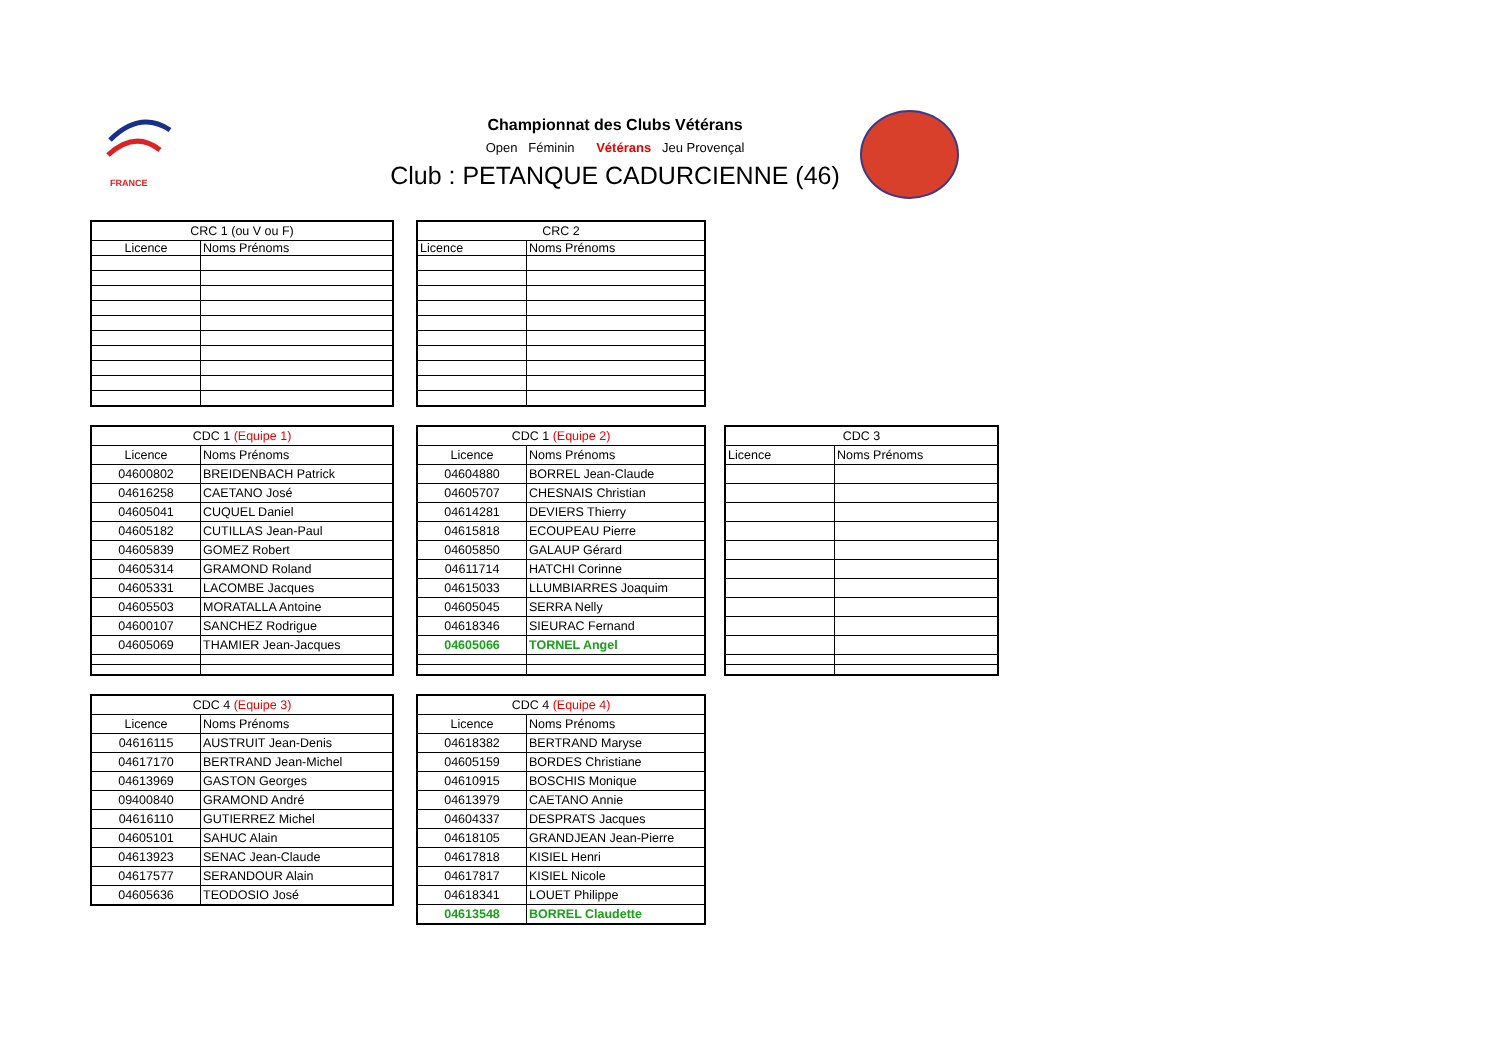FRANCE
Championnat des Clubs Vétérans
Open Féminin Vétérans Jeu Provençal
Club : PETANQUE CADURCIENNE (46)
| CRC 1 (ou V ou F) | |
| --- | --- |
| Licence | Noms Prénoms |
| CRC 2 | |
| --- | --- |
| Licence | Noms Prénoms |
| CDC 1 (Equipe 1) | |
| --- | --- |
| Licence | Noms Prénoms |
| 04600802 | BREIDENBACH Patrick |
| 04616258 | CAETANO José |
| 04605041 | CUQUEL Daniel |
| 04605182 | CUTILLAS Jean-Paul |
| 04605839 | GOMEZ Robert |
| 04605314 | GRAMOND Roland |
| 04605331 | LACOMBE Jacques |
| 04605503 | MORATALLA Antoine |
| 04600107 | SANCHEZ Rodrigue |
| 04605069 | THAMIER Jean-Jacques |
| CDC 1 (Equipe 2) | |
| --- | --- |
| Licence | Noms Prénoms |
| 04604880 | BORREL Jean-Claude |
| 04605707 | CHESNAIS Christian |
| 04614281 | DEVIERS Thierry |
| 04615818 | ECOUPEAU Pierre |
| 04605850 | GALAUP Gérard |
| 04611714 | HATCHI Corinne |
| 04615033 | LLUMBIARRES Joaquim |
| 04605045 | SERRA Nelly |
| 04618346 | SIEURAC Fernand |
| 04605066 | TORNEL Angel |
| CDC 3 | |
| --- | --- |
| Licence | Noms Prénoms |
| CDC 4 (Equipe 3) | |
| --- | --- |
| Licence | Noms Prénoms |
| 04616115 | AUSTRUIT Jean-Denis |
| 04617170 | BERTRAND Jean-Michel |
| 04613969 | GASTON Georges |
| 09400840 | GRAMOND André |
| 04616110 | GUTIERREZ Michel |
| 04605101 | SAHUC Alain |
| 04613923 | SENAC Jean-Claude |
| 04617577 | SERANDOUR Alain |
| 04605636 | TEODOSIO José |
| CDC 4 (Equipe 4) | |
| --- | --- |
| Licence | Noms Prénoms |
| 04618382 | BERTRAND Maryse |
| 04605159 | BORDES Christiane |
| 04610915 | BOSCHIS Monique |
| 04613979 | CAETANO Annie |
| 04604337 | DESPRATS Jacques |
| 04618105 | GRANDJEAN Jean-Pierre |
| 04617818 | KISIEL Henri |
| 04617817 | KISIEL Nicole |
| 04618341 | LOUET Philippe |
| 04613548 | BORREL Claudette |